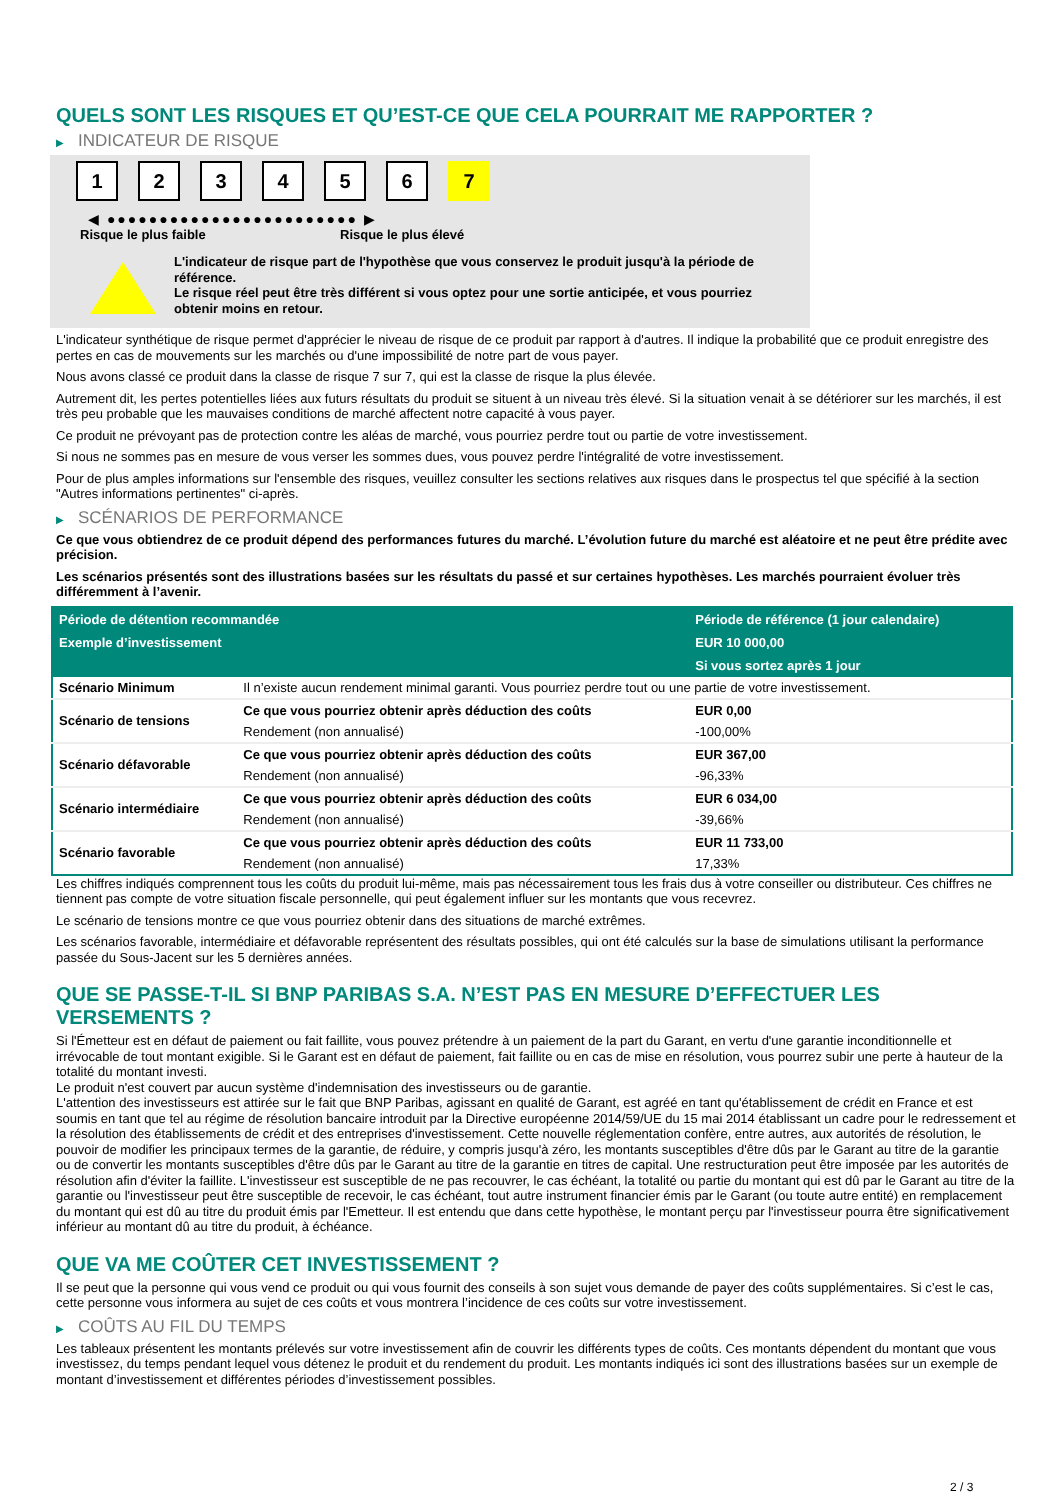QUELS SONT LES RISQUES ET QU’EST-CE QUE CELA POURRAIT ME RAPPORTER ?
▶ INDICATEUR DE RISQUE
1 2 3 4 5 6 7
◀ ●●●●●●●●●●●●●●●●●●●●●●●● ▶
Risque le plus faible Risque le plus élevé
L'indicateur de risque part de l'hypothèse que vous conservez le produit jusqu'à la période de référence.
Le risque réel peut être très différent si vous optez pour une sortie anticipée, et vous pourriez obtenir moins en retour.
L'indicateur synthétique de risque permet d'apprécier le niveau de risque de ce produit par rapport à d'autres. Il indique la probabilité que ce produit enregistre des pertes en cas de mouvements sur les marchés ou d'une impossibilité de notre part de vous payer.
Nous avons classé ce produit dans la classe de risque 7 sur 7, qui est la classe de risque la plus élevée.
Autrement dit, les pertes potentielles liées aux futurs résultats du produit se situent à un niveau très élevé. Si la situation venait à se détériorer sur les marchés, il est très peu probable que les mauvaises conditions de marché affectent notre capacité à vous payer.
Ce produit ne prévoyant pas de protection contre les aléas de marché, vous pourriez perdre tout ou partie de votre investissement.
Si nous ne sommes pas en mesure de vous verser les sommes dues, vous pouvez perdre l'intégralité de votre investissement.
Pour de plus amples informations sur l'ensemble des risques, veuillez consulter les sections relatives aux risques dans le prospectus tel que spécifié à la section "Autres informations pertinentes" ci-après.
▶ SCÉNARIOS DE PERFORMANCE
Ce que vous obtiendrez de ce produit dépend des performances futures du marché. L’évolution future du marché est aléatoire et ne peut être prédite avec précision.
Les scénarios présentés sont des illustrations basées sur les résultats du passé et sur certaines hypothèses. Les marchés pourraient évoluer très différemment à l’avenir.
| Période de détention recommandée | | Période de référence (1 jour calendaire) |
| --- | --- | --- |
| Exemple d’investissement | | EUR 10 000,00 |
| | | Si vous sortez après 1 jour |
| Scénario Minimum | Il n’existe aucun rendement minimal garanti. Vous pourriez perdre tout ou une partie de votre investissement. | |
| Scénario de tensions | Ce que vous pourriez obtenir après déduction des coûts | EUR 0,00 |
| | Rendement (non annualisé) | -100,00% |
| Scénario défavorable | Ce que vous pourriez obtenir après déduction des coûts | EUR 367,00 |
| | Rendement (non annualisé) | -96,33% |
| Scénario intermédiaire | Ce que vous pourriez obtenir après déduction des coûts | EUR 6 034,00 |
| | Rendement (non annualisé) | -39,66% |
| Scénario favorable | Ce que vous pourriez obtenir après déduction des coûts | EUR 11 733,00 |
| | Rendement (non annualisé) | 17,33% |
Les chiffres indiqués comprennent tous les coûts du produit lui-même, mais pas nécessairement tous les frais dus à votre conseiller ou distributeur. Ces chiffres ne tiennent pas compte de votre situation fiscale personnelle, qui peut également influer sur les montants que vous recevrez.
Le scénario de tensions montre ce que vous pourriez obtenir dans des situations de marché extrêmes.
Les scénarios favorable, intermédiaire et défavorable représentent des résultats possibles, qui ont été calculés sur la base de simulations utilisant la performance passée du Sous-Jacent sur les 5 dernières années.
QUE SE PASSE-T-IL SI BNP PARIBAS S.A. N’EST PAS EN MESURE D’EFFECTUER LES VERSEMENTS ?
Si l'Émetteur est en défaut de paiement ou fait faillite, vous pouvez prétendre à un paiement de la part du Garant, en vertu d'une garantie inconditionnelle et irrévocable de tout montant exigible. Si le Garant est en défaut de paiement, fait faillite ou en cas de mise en résolution, vous pourrez subir une perte à hauteur de la totalité du montant investi.
Le produit n'est couvert par aucun système d'indemnisation des investisseurs ou de garantie.
L'attention des investisseurs est attirée sur le fait que BNP Paribas, agissant en qualité de Garant, est agréé en tant qu'établissement de crédit en France et est soumis en tant que tel au régime de résolution bancaire introduit par la Directive européenne 2014/59/UE du 15 mai 2014 établissant un cadre pour le redressement et la résolution des établissements de crédit et des entreprises d'investissement. Cette nouvelle réglementation confère, entre autres, aux autorités de résolution, le pouvoir de modifier les principaux termes de la garantie, de réduire, y compris jusqu'à zéro, les montants susceptibles d'être dûs par le Garant au titre de la garantie ou de convertir les montants susceptibles d'être dûs par le Garant au titre de la garantie en titres de capital. Une restructuration peut être imposée par les autorités de résolution afin d'éviter la faillite. L'investisseur est susceptible de ne pas recouvrer, le cas échéant, la totalité ou partie du montant qui est dû par le Garant au titre de la garantie ou l'investisseur peut être susceptible de recevoir, le cas échéant, tout autre instrument financier émis par le Garant (ou toute autre entité) en remplacement du montant qui est dû au titre du produit émis par l'Emetteur. Il est entendu que dans cette hypothèse, le montant perçu par l'investisseur pourra être significativement inférieur au montant dû au titre du produit, à échéance.
QUE VA ME COÛTER CET INVESTISSEMENT ?
Il se peut que la personne qui vous vend ce produit ou qui vous fournit des conseils à son sujet vous demande de payer des coûts supplémentaires. Si c’est le cas, cette personne vous informera au sujet de ces coûts et vous montrera l’incidence de ces coûts sur votre investissement.
▶ COÛTS AU FIL DU TEMPS
Les tableaux présentent les montants prélevés sur votre investissement afin de couvrir les différents types de coûts. Ces montants dépendent du montant que vous investissez, du temps pendant lequel vous détenez le produit et du rendement du produit. Les montants indiqués ici sont des illustrations basées sur un exemple de montant d’investissement et différentes périodes d’investissement possibles.
2 / 3